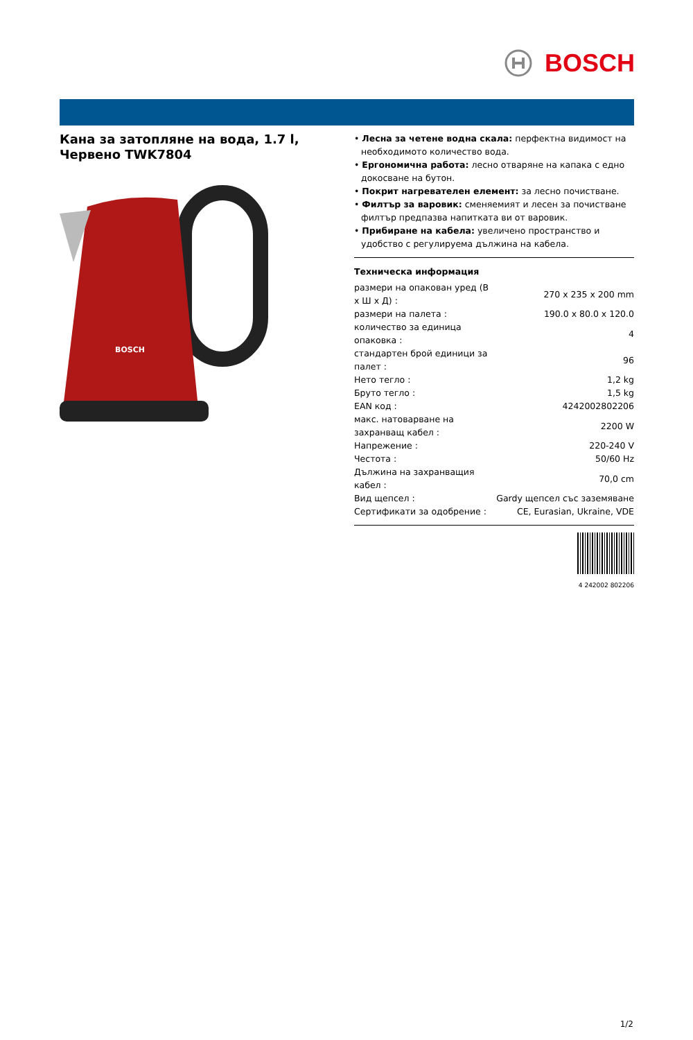BOSCH
Кана за затопляне на вода, 1.7 l, Червено TWK7804
BOSCH
• Лесна за четене водна скала: перфектна видимост на необходимото количество вода.
• Ергономична работа: лесно отваряне на капака с едно докосване на бутон.
• Покрит нагревателен елемент: за лесно почистване.
• Филтър за варовик: сменяемият и лесен за почистване филтър предпазва напитката ви от варовик.
• Прибиране на кабела: увеличено пространство и удобство с регулируема дължина на кабела.
Техническа информация
| размери на опакован уред (В x Ш x Д) : | 270 x 235 x 200 mm |
| размери на палета : | 190.0 x 80.0 x 120.0 |
| количество за единица опаковка : | 4 |
| стандартен брой единици за палет : | 96 |
| Нето тегло : | 1,2 kg |
| Бруто тегло : | 1,5 kg |
| EAN код : | 4242002802206 |
| макс. натоварване на захранващ кабел : | 2200 W |
| Напрежение : | 220-240 V |
| Честота : | 50/60 Hz |
| Дължина на захранващия кабел : | 70,0 cm |
| Вид щепсел : | Gardy щепсел със заземяване |
| Сертификати за одобрение : | CE, Eurasian, Ukraine, VDE |
4 242002 802206
1/2